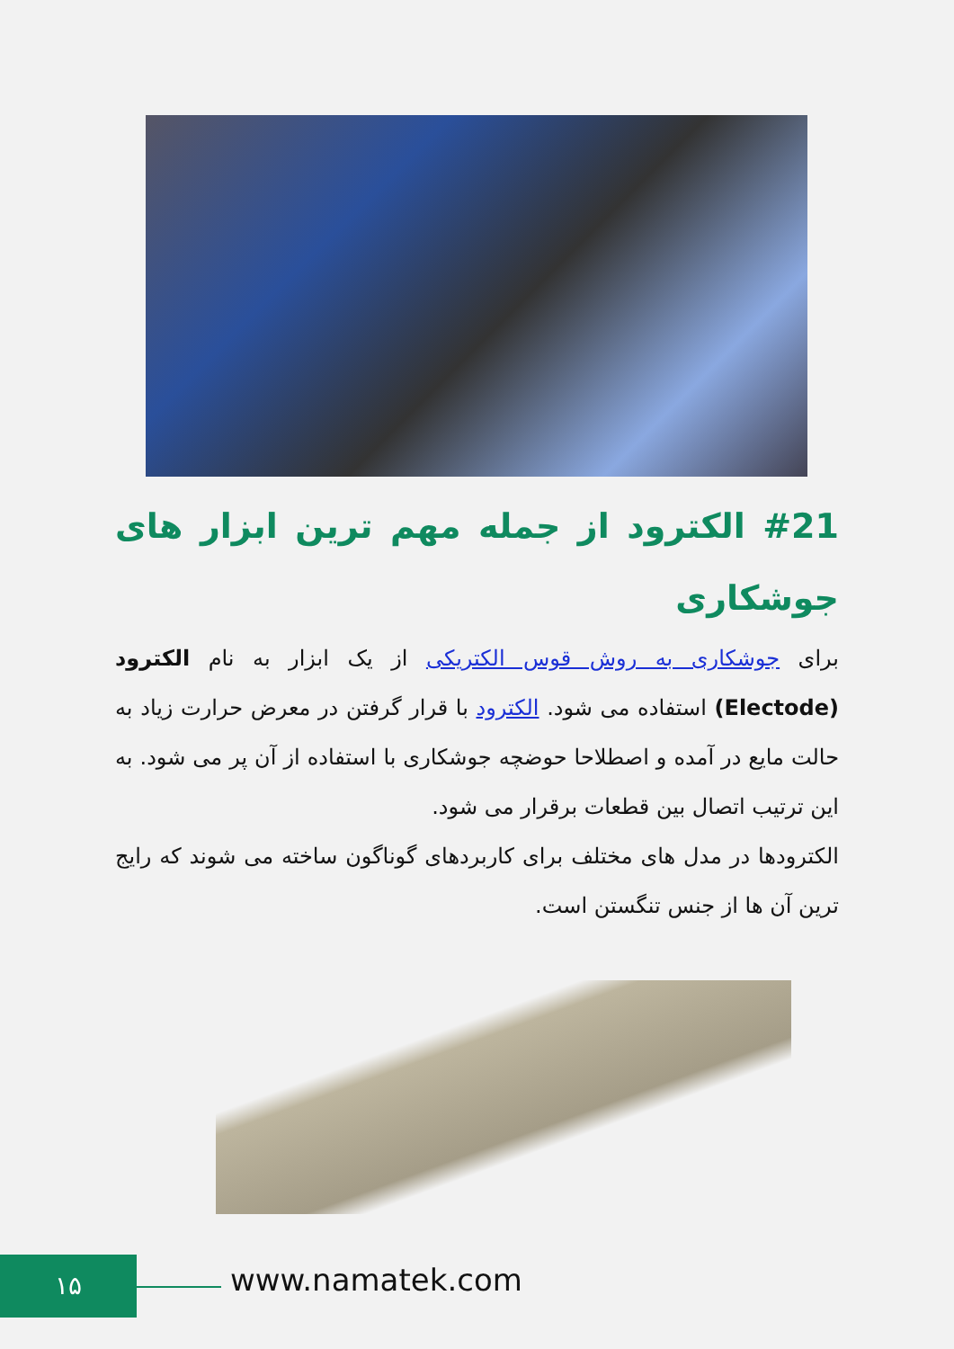#21 الکترود از جمله مهم ترین ابزار های جوشکاری
برای جوشکاری به روش قوس الکتریکی از یک ابزار به نام الکترود (Electode) استفاده می شود. الکترود با قرار گرفتن در معرض حرارت زیاد به حالت مایع در آمده و اصطلاحا حوضچه جوشکاری با استفاده از آن پر می شود. به این ترتیب اتصال بین قطعات برقرار می شود.
الکترودها در مدل های مختلف برای کاربردهای گوناگون ساخته می شوند که رایج ترین آن ها از جنس تنگستن است.
۱۵ www.namatek.com